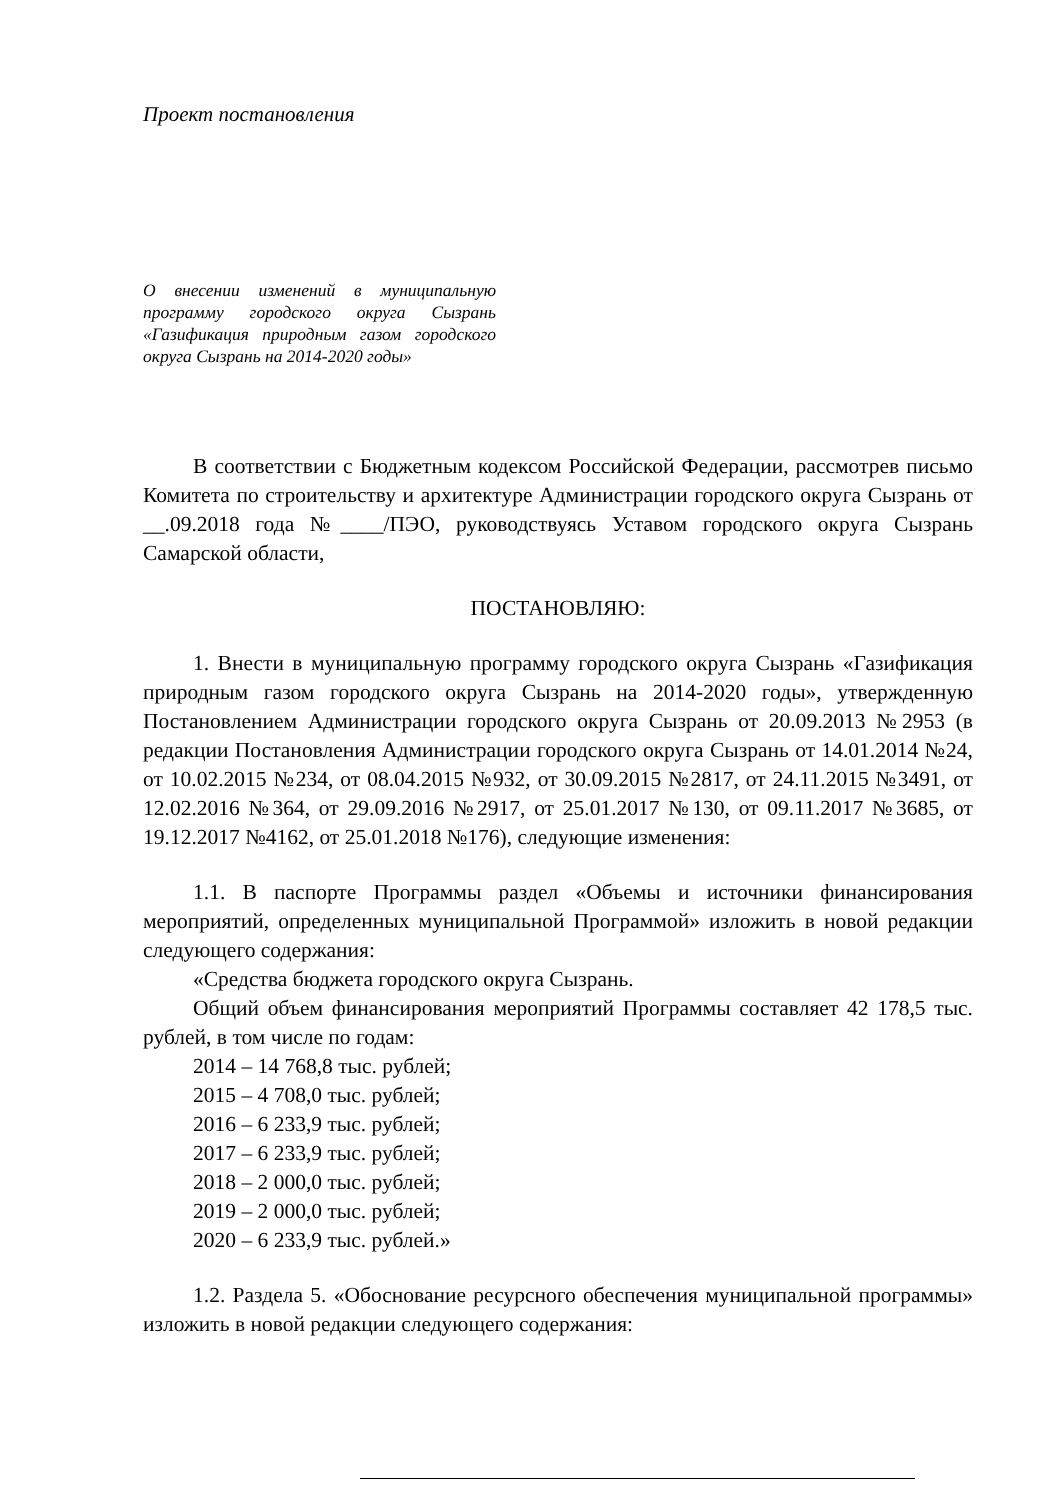Проект постановления
О внесении изменений в муниципальную программу городского округа Сызрань «Газификация природным газом городского округа Сызрань на 2014-2020 годы»
В соответствии с Бюджетным кодексом Российской Федерации, рассмотрев письмо Комитета по строительству и архитектуре Администрации городского округа Сызрань от __.09.2018 года №____/ПЭО, руководствуясь Уставом городского округа Сызрань Самарской области,
ПОСТАНОВЛЯЮ:
1. Внести в муниципальную программу городского округа Сызрань «Газификация природным газом городского округа Сызрань на 2014-2020 годы», утвержденную Постановлением Администрации городского округа Сызрань от 20.09.2013 №2953 (в редакции Постановления Администрации городского округа Сызрань от 14.01.2014 №24, от 10.02.2015 №234, от 08.04.2015 №932, от 30.09.2015 №2817, от 24.11.2015 №3491, от 12.02.2016 №364, от 29.09.2016 №2917, от 25.01.2017 №130, от 09.11.2017 №3685, от 19.12.2017 №4162, от 25.01.2018 №176), следующие изменения:
1.1. В паспорте Программы раздел «Объемы и источники финансирования мероприятий, определенных муниципальной Программой» изложить в новой редакции следующего содержания:
«Средства бюджета городского округа Сызрань.
Общий объем финансирования мероприятий Программы составляет 42 178,5 тыс. рублей, в том числе по годам:
2014 – 14 768,8 тыс. рублей;
2015 – 4 708,0 тыс. рублей;
2016 – 6 233,9 тыс. рублей;
2017 – 6 233,9 тыс. рублей;
2018 – 2 000,0 тыс. рублей;
2019 – 2 000,0 тыс. рублей;
2020 – 6 233,9 тыс. рублей.»
1.2. Раздела 5. «Обоснование ресурсного обеспечения муниципальной программы» изложить в новой редакции следующего содержания: